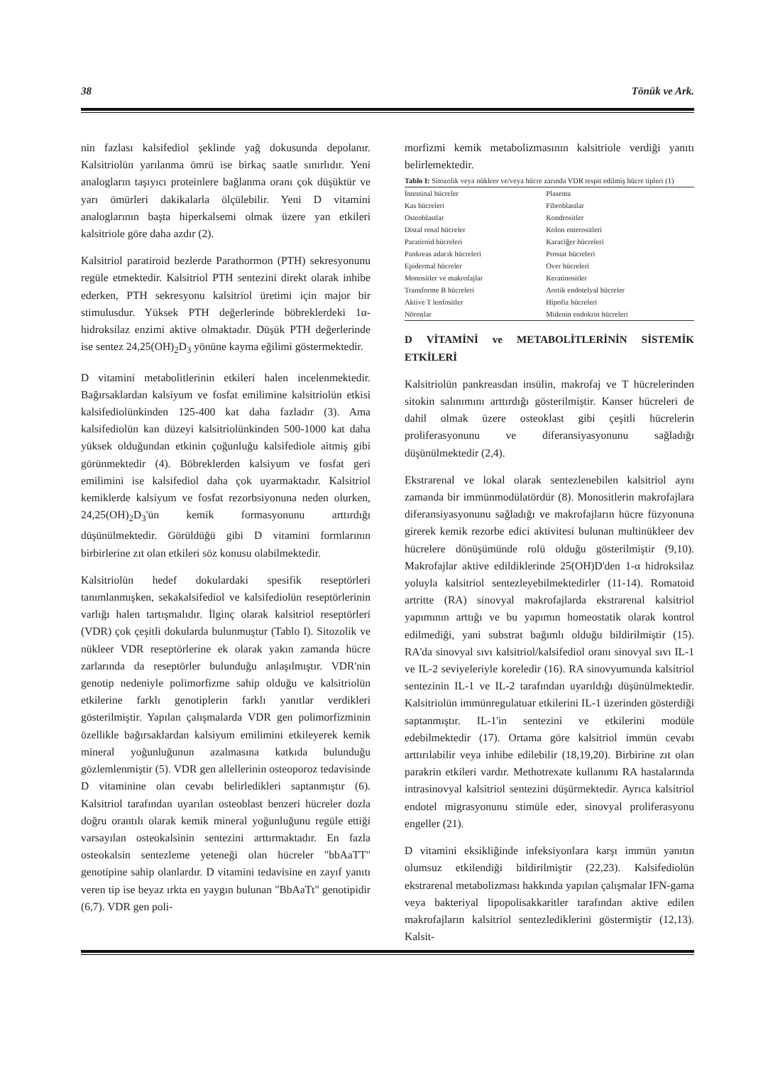38 Tönük ve Ark.
nin fazlası kalsifediol şeklinde yağ dokusunda depolanır. Kalsitriolün yarılanma ömrü ise birkaç saatle sınırlıdır. Yeni analogların taşıyıcı proteinlere bağlanma oranı çok düşüktür ve yarı ömürleri dakikalarla ölçülebilir. Yeni D vitamini analoglarının başta hiperkalsemi olmak üzere yan etkileri kalsitriole göre daha azdır (2).
Kalsitriol paratiroid bezlerde Parathormon (PTH) sekresyonunu regüle etmektedir. Kalsitriol PTH sentezini direkt olarak inhibe ederken, PTH sekresyonu kalsitriol üretimi için major bir stimulusdur. Yüksek PTH değerlerinde böbreklerdeki 1α-hidroksilaz enzimi aktive olmaktadır. Düşük PTH değerlerinde ise sentez 24,25(OH)<sub>2</sub>D<sub>3</sub> yönüne kayma eğilimi göstermektedir.
D vitamini metabolitlerinin etkileri halen incelenmektedir. Bağırsaklardan kalsiyum ve fosfat emilimine kalsitriolün etkisi kalsifediolünkinden 125-400 kat daha fazladır (3). Ama kalsifediolün kan düzeyi kalsitriolünkinden 500-1000 kat daha yüksek olduğundan etkinin çoğunluğu kalsifediole aitmiş gibi görünmektedir (4). Böbreklerden kalsiyum ve fosfat geri emilimini ise kalsifediol daha çok uyarmaktadır. Kalsitriol kemiklerde kalsiyum ve fosfat rezorbsiyonuna neden olurken, 24,25(OH)<sub>2</sub>D<sub>3</sub>'ün kemik formasyonunu arttırdığı düşünülmektedir. Görüldüğü gibi D vitamini formlarının birbirlerine zıt olan etkileri söz konusu olabilmektedir.
Kalsitriolün hedef dokulardaki spesifik reseptörleri tanımlanmışken, sekakalsifediol ve kalsifediolün reseptörlerinin varlığı halen tartışmalıdır. İlginç olarak kalsitriol reseptörleri (VDR) çok çeşitli dokularda bulunmuştur (Tablo I). Sitozolik ve nükleer VDR reseptörlerine ek olarak yakın zamanda hücre zarlarında da reseptörler bulunduğu anlaşılmıştır. VDR'nin genotip nedeniyle polimorfizme sahip olduğu ve kalsitriolün etkilerine farklı genotiplerin farklı yanıtlar verdikleri gösterilmiştir. Yapılan çalışmalarda VDR gen polimorfizminin özellikle bağırsaklardan kalsiyum emilimini etkileyerek kemik mineral yoğunluğunun azalmasına katkıda bulunduğu gözlemlenmiştir (5). VDR gen allellerinin osteoporoz tedavisinde D vitaminine olan cevabı belirledikleri saptanmıştır (6). Kalsitriol tarafından uyarılan osteoblast benzeri hücreler dozla doğru orantılı olarak kemik mineral yoğunluğunu regüle ettiği varsayılan osteokalsinin sentezini arttırmaktadır. En fazla osteokalsin sentezleme yeteneği olan hücreler "bbAaTT" genotipine sahip olanlardır. D vitamini tedavisine en zayıf yanıtı veren tip ise beyaz ırkta en yaygın bulunan "BbAaTt" genotipidir (6,7). VDR gen poli-
morfizmi kemik metabolizmasının kalsitriole verdiği yanıtı belirlemektedir.
Tablo I: Sitozolik veya nükleer ve/veya hücre zarında VDR tespit edilmiş hücre tipleri (1)
| İntestinal hücreler | Plasenta |
| Kas hücreleri | Fibroblastlar |
| Osteoblastlar | Kondrositler |
| Distal renal hücreler | Kolon enterositleri |
| Paratiroid hücreleri | Karaciğer hücreleri |
| Pankreas adacık hücreleri | Prostat hücreleri |
| Epidermal hücreler | Over hücreleri |
| Monositler ve makrofajlar | Keratinositler |
| Transforme B hücreleri | Aortik endotelyal hücreler |
| Aktive T lenfositler | Hipofiz hücreleri |
| Nöronlar | Midenin endokrin hücreleri |
D VİTAMİNİ ve METABOLİTLERİNİN SİSTEMİK ETKİLERİ
Kalsitriolün pankreasdan insülin, makrofaj ve T hücrelerinden sitokin salınımını arttırdığı gösterilmiştir. Kanser hücreleri de dahil olmak üzere osteoklast gibi çeşitli hücrelerin proliferasyonunu ve diferansiyasyonunu sağladığı düşünülmektedir (2,4).
Ekstrarenal ve lokal olarak sentezlenebilen kalsitriol aynı zamanda bir immünmodülatördür (8). Monositlerin makrofajlara diferansiyasyonunu sağladığı ve makrofajların hücre füzyonuna girerek kemik rezorbe edici aktivitesi bulunan multinükleer dev hücrelere dönüşümünde rolü olduğu gösterilmiştir (9,10). Makrofajlar aktive edildiklerinde 25(OH)D'den 1-α hidroksilaz yoluyla kalsitriol sentezleyebilmektedirler (11-14). Romatoid artritte (RA) sinovyal makrofajlarda ekstrarenal kalsitriol yapımının arttığı ve bu yapımın homeostatik olarak kontrol edilmediği, yani substrat bağımlı olduğu bildirilmiştir (15). RA'da sinovyal sıvı kalsitriol/kalsifediol oranı sinovyal sıvı IL-1 ve IL-2 seviyeleriyle koreledir (16). RA sinovyumunda kalsitriol sentezinin IL-1 ve IL-2 tarafından uyarıldığı düşünülmektedir. Kalsitriolün immünregulatuar etkilerini IL-1 üzerinden gösterdiği saptanmıştır. IL-1'in sentezini ve etkilerini modüle edebilmektedir (17). Ortama göre kalsitriol immün cevabı arttırılabilir veya inhibe edilebilir (18,19,20). Birbirine zıt olan parakrin etkileri vardır. Methotrexate kullanımı RA hastalarında intrasinovyal kalsitriol sentezini düşürmektedir. Ayrıca kalsitriol endotel migrasyonunu stimüle eder, sinovyal proliferasyonu engeller (21).
D vitamini eksikliğinde infeksiyonlara karşı immün yanıtın olumsuz etkilendiği bildirilmiştir (22,23). Kalsifediolün ekstrarenal metabolizması hakkında yapılan çalışmalar IFN-gama veya bakteriyal lipopolisakkaritler tarafından aktive edilen makrofajların kalsitriol sentezlediklerini göstermiştir (12,13). Kalsit-